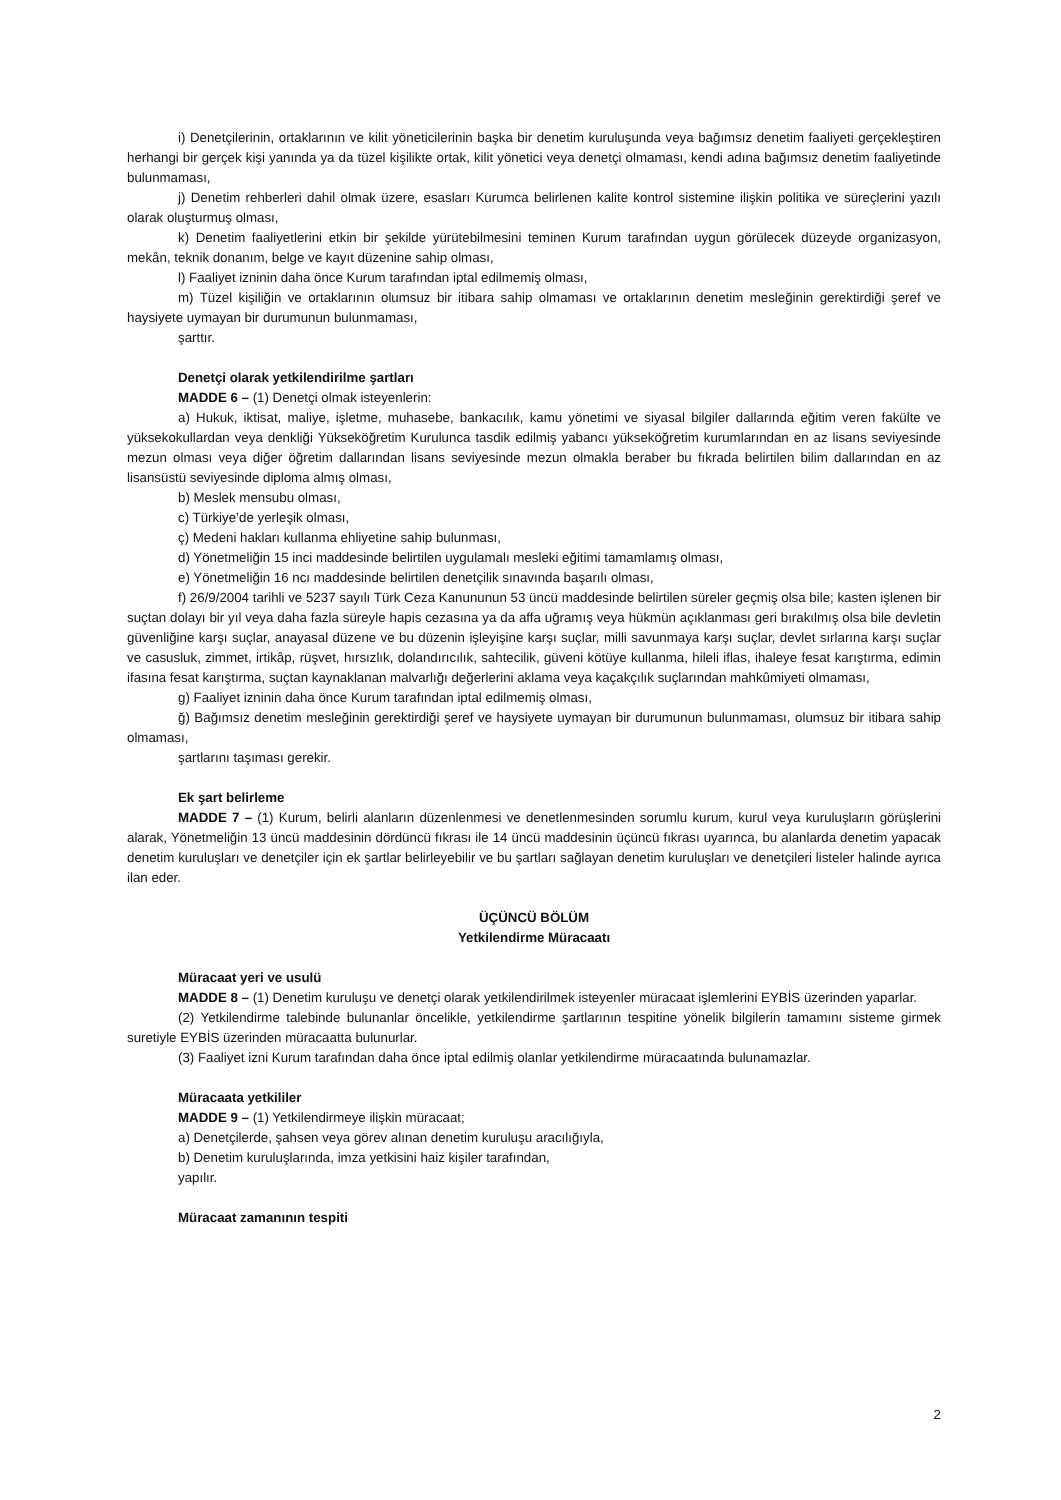i) Denetçilerinin, ortaklarının ve kilit yöneticilerinin başka bir denetim kuruluşunda veya bağımsız denetim faaliyeti gerçekleştiren herhangi bir gerçek kişi yanında ya da tüzel kişilikte ortak, kilit yönetici veya denetçi olmaması, kendi adına bağımsız denetim faaliyetinde bulunmaması,
j) Denetim rehberleri dahil olmak üzere, esasları Kurumca belirlenen kalite kontrol sistemine ilişkin politika ve süreçlerini yazılı olarak oluşturmuş olması,
k) Denetim faaliyetlerini etkin bir şekilde yürütebilmesini teminen Kurum tarafından uygun görülecek düzeyde organizasyon, mekân, teknik donanım, belge ve kayıt düzenine sahip olması,
l) Faaliyet izninin daha önce Kurum tarafından iptal edilmemiş olması,
m) Tüzel kişiliğin ve ortaklarının olumsuz bir itibara sahip olmaması ve ortaklarının denetim mesleğinin gerektirdiği şeref ve haysiyete uymayan bir durumunun bulunmaması,
şarttır.
Denetçi olarak yetkilendirilme şartları
MADDE 6 – (1) Denetçi olmak isteyenlerin:
a) Hukuk, iktisat, maliye, işletme, muhasebe, bankacılık, kamu yönetimi ve siyasal bilgiler dallarında eğitim veren fakülte ve yüksekokullardan veya denkliği Yükseköğretim Kurulunca tasdik edilmiş yabancı yükseköğretim kurumlarından en az lisans seviyesinde mezun olması veya diğer öğretim dallarından lisans seviyesinde mezun olmakla beraber bu fıkrada belirtilen bilim dallarından en az lisansüstü seviyesinde diploma almış olması,
b) Meslek mensubu olması,
c) Türkiye’de yerleşik olması,
ç) Medeni hakları kullanma ehliyetine sahip bulunması,
d) Yönetmeliğin 15 inci maddesinde belirtilen uygulamalı mesleki eğitimi tamamlamış olması,
e) Yönetmeliğin 16 ncı maddesinde belirtilen denetçilik sınavında başarılı olması,
f) 26/9/2004 tarihli ve 5237 sayılı Türk Ceza Kanununun 53 üncü maddesinde belirtilen süreler geçmiş olsa bile; kasten işlenen bir suçtan dolayı bir yıl veya daha fazla süreyle hapis cezasına ya da affa uğramış veya hükmün açıklanması geri bırakılmış olsa bile devletin güvenliğine karşı suçlar, anayasal düzene ve bu düzenin işleyişine karşı suçlar, milli savunmaya karşı suçlar, devlet sırlarına karşı suçlar ve casusluk, zimmet, irtikâp, rüşvet, hırsızlık, dolandırıcılık, sahtecilik, güveni kötüye kullanma, hileli iflas, ihaleye fesat karıştırma, edimin ifasına fesat karıştırma, suçtan kaynaklanan malvarlığı değerlerini aklama veya kaçakçılık suçlarından mahkûmiyeti olmaması,
g) Faaliyet izninin daha önce Kurum tarafından iptal edilmemiş olması,
ğ) Bağımsız denetim mesleğinin gerektirdiği şeref ve haysiyete uymayan bir durumunun bulunmaması, olumsuz bir itibara sahip olmaması,
şartlarını taşıması gerekir.
Ek şart belirleme
MADDE 7 – (1) Kurum, belirli alanların düzenlenmesi ve denetlenmesinden sorumlu kurum, kurul veya kuruluşların görüşlerini alarak, Yönetmeliğin 13 üncü maddesinin dördüncü fıkrası ile 14 üncü maddesinin üçüncü fıkrası uyarınca, bu alanlarda denetim yapacak denetim kuruluşları ve denetçiler için ek şartlar belirleyebilir ve bu şartları sağlayan denetim kuruluşları ve denetçileri listeler halinde ayrıca ilan eder.
ÜÇÜNCÜ BÖLÜM
Yetkilendirme Müracaatı
Müracaat yeri ve usulü
MADDE 8 – (1) Denetim kuruluşu ve denetçi olarak yetkilendirilmek isteyenler müracaat işlemlerini EYBİS üzerinden yaparlar.
(2) Yetkilendirme talebinde bulunanlar öncelikle, yetkilendirme şartlarının tespitine yönelik bilgilerin tamamını sisteme girmek suretiyle EYBİS üzerinden müracaatta bulunurlar.
(3) Faaliyet izni Kurum tarafından daha önce iptal edilmiş olanlar yetkilendirme müracaatında bulunamazlar.
Müracaata yetkililer
MADDE 9 – (1) Yetkilendirmeye ilişkin müracaat;
a) Denetçilerde, şahsen veya görev alınan denetim kuruluşu aracılığıyla,
b) Denetim kuruluşlarında, imza yetkisini haiz kişiler tarafından,
yapılır.
Müracaat zamanının tespiti
2